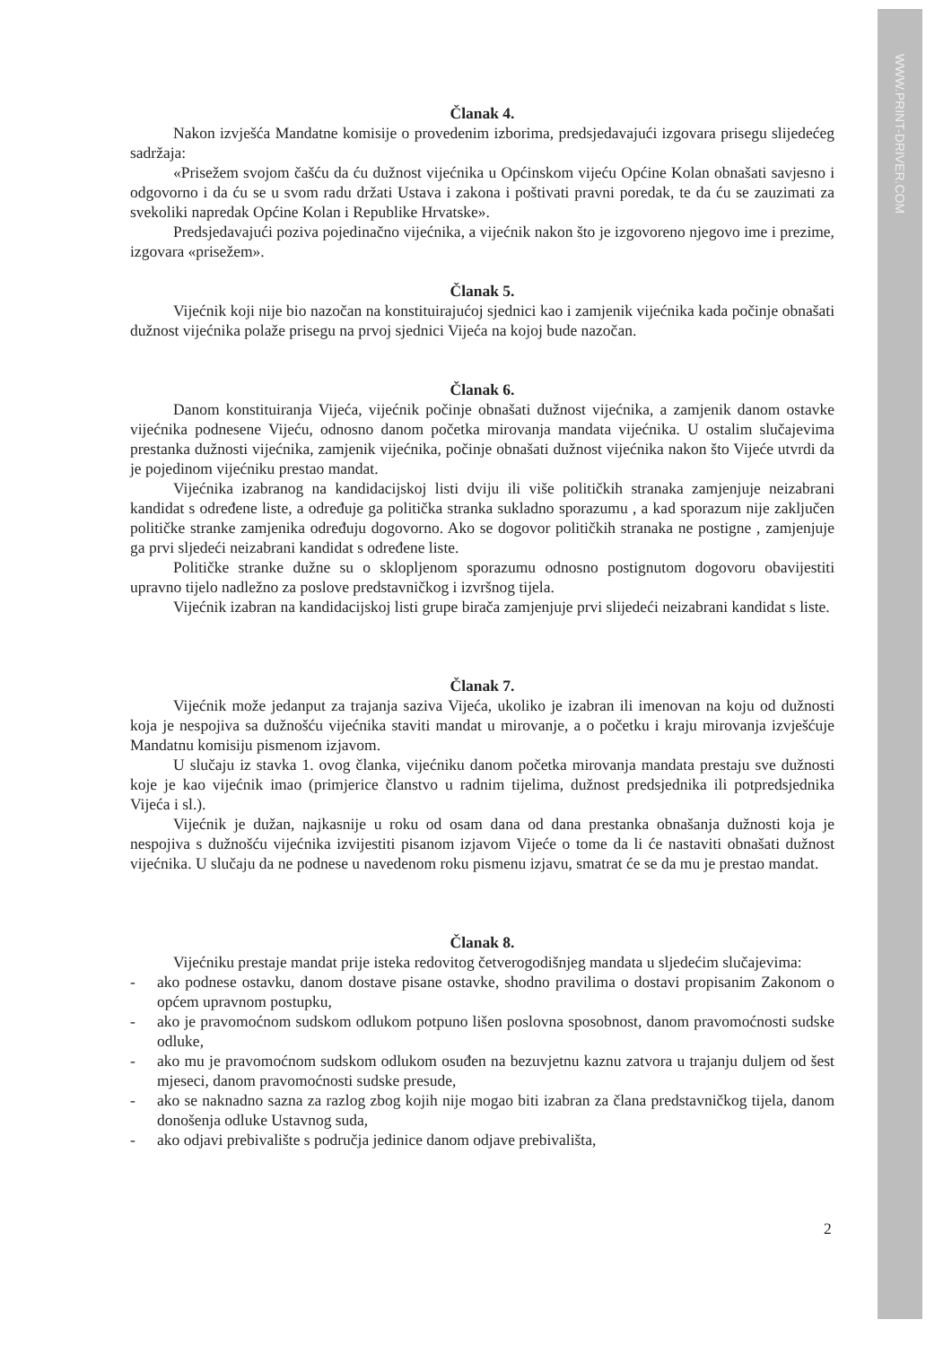WWW.PRINT-DRIVER.COM
Članak 4.
Nakon izvješća Mandatne komisije o provedenim izborima, predsjedavajući izgovara prisegu slijedećeg sadržaja:
«Prisežem svojom čašću da ću dužnost vijećnika u Općinskom vijeću Općine Kolan obnašati savjesno i odgovorno i da ću se u svom radu držati Ustava i zakona i poštivati pravni poredak, te da ću se zauzimati za svekoliki napredak Općine Kolan i Republike Hrvatske».
Predsjedavajući poziva pojedinačno vijećnika, a vijećnik nakon što je izgovoreno njegovo ime i prezime, izgovara «prisežem».
Članak 5.
Vijećnik koji nije bio nazočan na konstituirajućoj sjednici kao i zamjenik vijećnika kada počinje obnašati dužnost vijećnika polaže prisegu na prvoj sjednici Vijeća na kojoj bude nazočan.
Članak 6.
Danom konstituiranja Vijeća, vijećnik počinje obnašati dužnost vijećnika, a zamjenik danom ostavke vijećnika podnesene Vijeću, odnosno danom početka mirovanja mandata vijećnika. U ostalim slučajevima prestanka dužnosti vijećnika, zamjenik vijećnika, počinje obnašati dužnost vijećnika nakon što Vijeće utvrdi da je pojedinom vijećniku prestao mandat.
Vijećnika izabranog na kandidacijskoj listi dviju ili više političkih stranaka zamjenjuje neizabrani kandidat s određene liste, a određuje ga politička stranka sukladno sporazumu , a kad sporazum nije zaključen političke stranke zamjenika određuju dogovorno. Ako se dogovor političkih stranaka ne postigne , zamjenjuje ga prvi sljedeći neizabrani kandidat s određene liste.
Političke stranke dužne su o sklopljenom sporazumu odnosno postignutom dogovoru obavijestiti upravno tijelo nadležno za poslove predstavničkog i izvršnog tijela.
Vijećnik izabran na kandidacijskoj listi grupe birača zamjenjuje prvi slijedeći neizabrani kandidat s liste.
Članak 7.
Vijećnik može jedanput za trajanja saziva Vijeća, ukoliko je izabran ili imenovan na koju od dužnosti koja je nespojiva sa dužnošću vijećnika staviti mandat u mirovanje, a o početku i kraju mirovanja izvješćuje Mandatnu komisiju pismenom izjavom.
U slučaju iz stavka 1. ovog članka, vijećniku danom početka mirovanja mandata prestaju sve dužnosti koje je kao vijećnik imao (primjerice članstvo u radnim tijelima, dužnost predsjednika ili potpredsjednika Vijeća i sl.).
Vijećnik je dužan, najkasnije u roku od osam dana od dana prestanka obnašanja dužnosti koja je nespojiva s dužnošću vijećnika izvijestiti pisanom izjavom Vijeće o tome da li će nastaviti obnašati dužnost vijećnika. U slučaju da ne podnese u navedenom roku pismenu izjavu, smatrat će se da mu je prestao mandat.
Članak 8.
Vijećniku prestaje mandat prije isteka redovitog četverogodišnjeg mandata u sljedećim slučajevima:
- ako podnese ostavku, danom dostave pisane ostavke, shodno pravilima o dostavi propisanim Zakonom o općem upravnom postupku,
- ako je pravomoćnom sudskom odlukom potpuno lišen poslovna sposobnost, danom pravomoćnosti sudske odluke,
- ako mu je pravomoćnom sudskom odlukom osuđen na bezuvjetnu kaznu zatvora u trajanju duljem od šest mjeseci, danom pravomoćnosti sudske presude,
- ako se naknadno sazna za razlog zbog kojih nije mogao biti izabran za člana predstavničkog tijela, danom donošenja odluke Ustavnog suda,
- ako odjavi prebivalište s područja jedinice danom odjave prebivališta,
2